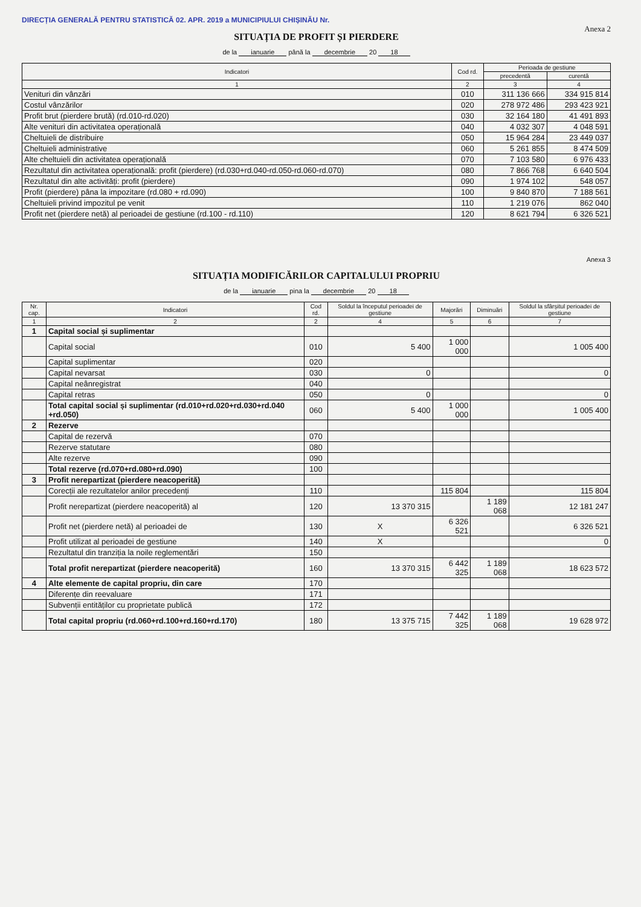Anexa 2
DIRECȚIA GENERALĂ PENTRU STATISTICĂ 02. APR. 2019 a MUNICIPIULUI CHIȘINĂU Nr.
SITUAȚIA DE PROFIT ȘI PIERDERE
de la ianuarie până la decembrie 20 18
| Indicatori | Cod rd. | Perioada de gestiune | |
| --- | --- | --- | --- |
| | | precedentă | curentă |
| 1 | 2 | 3 | 4 |
| Venituri din vânzări | 010 | 311 136 666 | 334 915 814 |
| Costul vânzărilor | 020 | 278 972 486 | 293 423 921 |
| Profit brut (pierdere brută) (rd.010-rd.020) | 030 | 32 164 180 | 41 491 893 |
| Alte venituri din activitatea operațională | 040 | 4 032 307 | 4 048 591 |
| Cheltuieli de distribuire | 050 | 15 964 284 | 23 449 037 |
| Cheltuieli administrative | 060 | 5 261 855 | 8 474 509 |
| Alte cheltuieli din activitatea operațională | 070 | 7 103 580 | 6 976 433 |
| Rezultatul din activitatea operațională: profit (pierdere) (rd.030+rd.040-rd.050-rd.060-rd.070) | 080 | 7 866 768 | 6 640 504 |
| Rezultatul din alte activități: profit (pierdere) | 090 | 1 974 102 | 548 057 |
| Profit (pierdere) pâna la impozitare (rd.080 + rd.090) | 100 | 9 840 870 | 7 188 561 |
| Cheltuieli privind impozitul pe venit | 110 | 1 219 076 | 862 040 |
| Profit net (pierdere netă) al perioadei de gestiune (rd.100 - rd.110) | 120 | 8 621 794 | 6 326 521 |
Anexa 3
SITUAȚIA MODIFICĂRILOR CAPITALULUI PROPRIU
de la ianuarie pina la decembrie 20 18
| Nr. cap. | Indicatori | Cod rd. | Soldul la începutul perioadei de gestiune | Majorări | Diminuări | Soldul la sfârșitul perioadei de gestiune |
| --- | --- | --- | --- | --- | --- | --- |
| 1 | 2 | 2 | 4 | 5 | 6 | 7 |
| 1 | Capital social și suplimentar | | | | | |
| | Capital social | 010 | 5 400 | 1 000 000 | | 1 005 400 |
| | Capital suplimentar | 020 | | | | |
| | Capital nevarsat | 030 | 0 | | | 0 |
| | Capital neânregistrat | 040 | | | | |
| | Capital retras | 050 | 0 | | | 0 |
| | Total capital social și suplimentar (rd.010+rd.020+rd.030+rd.040 +rd.050) | 060 | 5 400 | 1 000 000 | | 1 005 400 |
| 2 | Rezerve | | | | | |
| | Capital de rezervă | 070 | | | | |
| | Rezerve statutare | 080 | | | | |
| | Alte rezerve | 090 | | | | |
| | Total rezerve (rd.070+rd.080+rd.090) | 100 | | | | |
| 3 | Profit nerepartizat (pierdere neacoperită) | | | | | |
| | Corecții ale rezultatelor anilor precedenți | 110 | | 115 804 | | 115 804 |
| | Profit nerepartizat (pierdere neacoperită) al | 120 | 13 370 315 | | 1 189 068 | 12 181 247 |
| | Profit net (pierdere netă) al perioadei de | 130 | X | 6 326 521 | | 6 326 521 |
| | Profit utilizat al perioadei de gestiune | 140 | X | | | 0 |
| | Rezultatul din tranziția la noile reglementări | 150 | | | | |
| | Total profit nerepartizat (pierdere neacoperită) | 160 | 13 370 315 | 6 442 325 | 1 189 068 | 18 623 572 |
| 4 | Alte elemente de capital propriu, din care | 170 | | | | |
| | Diferențe din reevaluare | 171 | | | | |
| | Subvenții entităților cu proprietate publică | 172 | | | | |
| | Total capital propriu (rd.060+rd.100+rd.160+rd.170) | 180 | 13 375 715 | 7 442 325 | 1 189 068 | 19 628 972 |